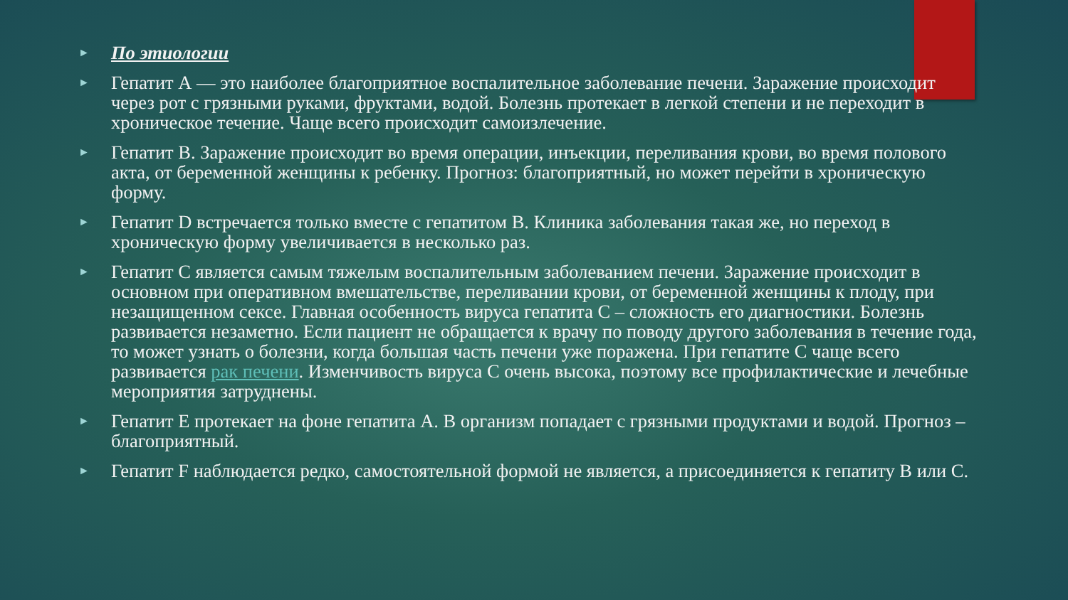► По этиологии
► Гепатит А — это наиболее благоприятное воспалительное заболевание печени. Заражение происходит через рот с грязными руками, фруктами, водой. Болезнь протекает в легкой степени и не переходит в хроническое течение. Чаще всего происходит самоизлечение.
► Гепатит В. Заражение происходит во время операции, инъекции, переливания крови, во время полового акта, от беременной женщины к ребенку. Прогноз: благоприятный, но может перейти в хроническую форму.
► Гепатит D встречается только вместе с гепатитом В. Клиника заболевания такая же, но переход в хроническую форму увеличивается в несколько раз.
► Гепатит С является самым тяжелым воспалительным заболеванием печени. Заражение происходит в основном при оперативном вмешательстве, переливании крови, от беременной женщины к плоду, при незащищенном сексе. Главная особенность вируса гепатита С – сложность его диагностики. Болезнь развивается незаметно. Если пациент не обращается к врачу по поводу другого заболевания в течение года, то может узнать о болезни, когда большая часть печени уже поражена. При гепатите С чаще всего развивается рак печени. Изменчивость вируса С очень высока, поэтому все профилактические и лечебные мероприятия затруднены.
► Гепатит Е протекает на фоне гепатита А. В организм попадает с грязными продуктами и водой. Прогноз – благоприятный.
► Гепатит F наблюдается редко, самостоятельной формой не является, а присоединяется к гепатиту В или С.